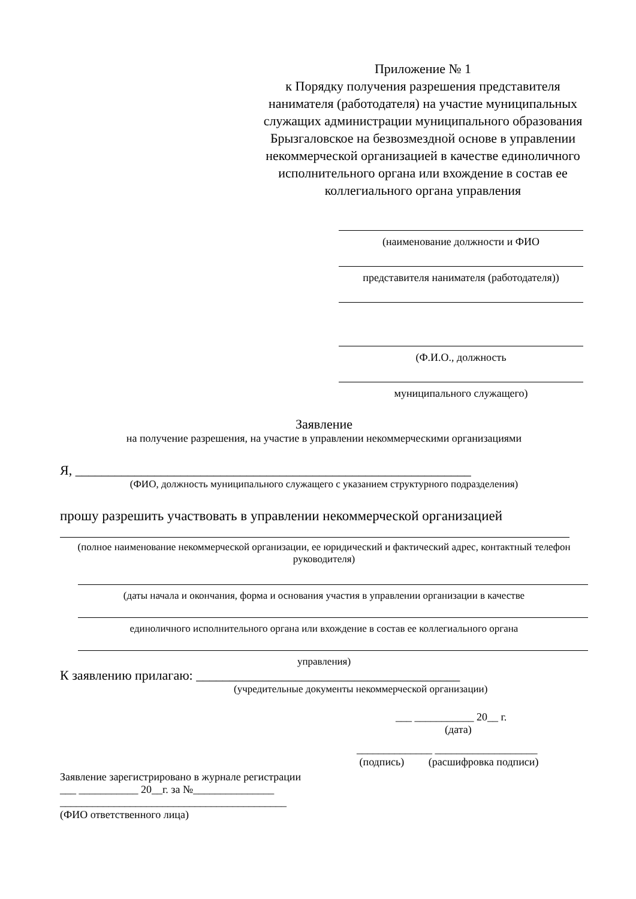Приложение № 1
к Порядку получения разрешения представителя нанимателя (работодателя) на участие муниципальных служащих администрации муниципального образования Брызгаловское на безвозмездной основе в управлении некоммерческой организацией в качестве единоличного исполнительного органа или вхождение в состав ее коллегиального органа управления
(наименование должности и ФИО
представителя нанимателя (работодателя))
(Ф.И.О., должность
муниципального служащего)
Заявление
на получение разрешения, на участие в управлении некоммерческими организациями
Я, ____________________________________________________________
(ФИО, должность муниципального служащего с указанием структурного подразделения)
прошу разрешить участвовать в управлении некоммерческой организацией
(полное наименование некоммерческой организации, ее юридический и фактический адрес, контактный телефон руководителя)
(даты начала и окончания, форма и основания участия в управлении организации в качестве
единоличного исполнительного органа или вхождение в состав ее коллегиального органа
управления)
К заявлению прилагаю: ________________________________________
(учредительные документы некоммерческой организации)
___ ___________ 20__ г.
(дата)
______________ ___________________
(подпись) (расшифровка подписи)
Заявление зарегистрировано в журнале регистрации
___ ___________ 20__г. за №_______________
__________________________________________
(ФИО ответственного лица)